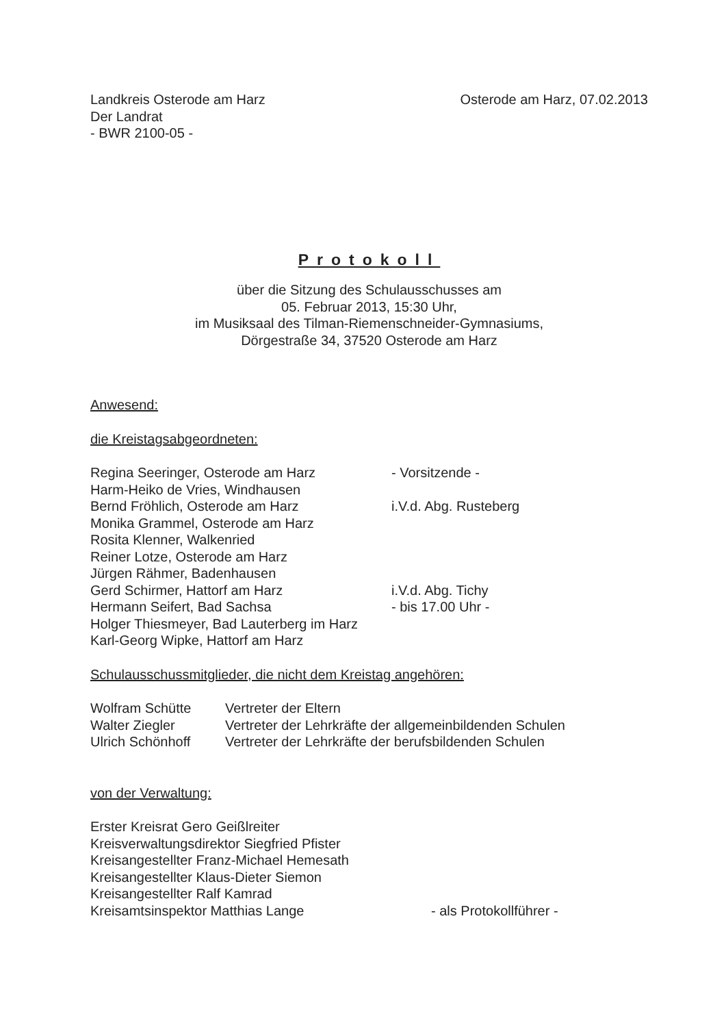Landkreis Osterode am Harz
Der Landrat
- BWR 2100-05 -
Osterode am Harz, 07.02.2013
Protokoll
über die Sitzung des Schulausschusses am
05. Februar 2013, 15:30 Uhr,
im Musiksaal des Tilman-Riemenschneider-Gymnasiums,
Dörgestraße 34, 37520 Osterode am Harz
Anwesend:
die Kreistagsabgeordneten:
Regina Seeringer, Osterode am Harz - Vorsitzende -
Harm-Heiko de Vries, Windhausen
Bernd Fröhlich, Osterode am Harz i.V.d. Abg. Rusteberg
Monika Grammel, Osterode am Harz
Rosita Klenner, Walkenried
Reiner Lotze, Osterode am Harz
Jürgen Rähmer, Badenhausen
Gerd Schirmer, Hattorf am Harz i.V.d. Abg. Tichy
Hermann Seifert, Bad Sachsa - bis 17.00 Uhr -
Holger Thiesmeyer, Bad Lauterberg im Harz
Karl-Georg Wipke, Hattorf am Harz
Schulausschussmitglieder, die nicht dem Kreistag angehören:
Wolfram Schütte Vertreter der Eltern
Walter Ziegler Vertreter der Lehrkräfte der allgemeinbildenden Schulen
Ulrich Schönhoff Vertreter der Lehrkräfte der berufsbildenden Schulen
von der Verwaltung:
Erster Kreisrat Gero Geißlreiter
Kreisverwaltungsdirektor Siegfried Pfister
Kreisangestellter Franz-Michael Hemesath
Kreisangestellter Klaus-Dieter Siemon
Kreisangestellter Ralf Kamrad
Kreisamtsinspektor Matthias Lange - als Protokollführer -